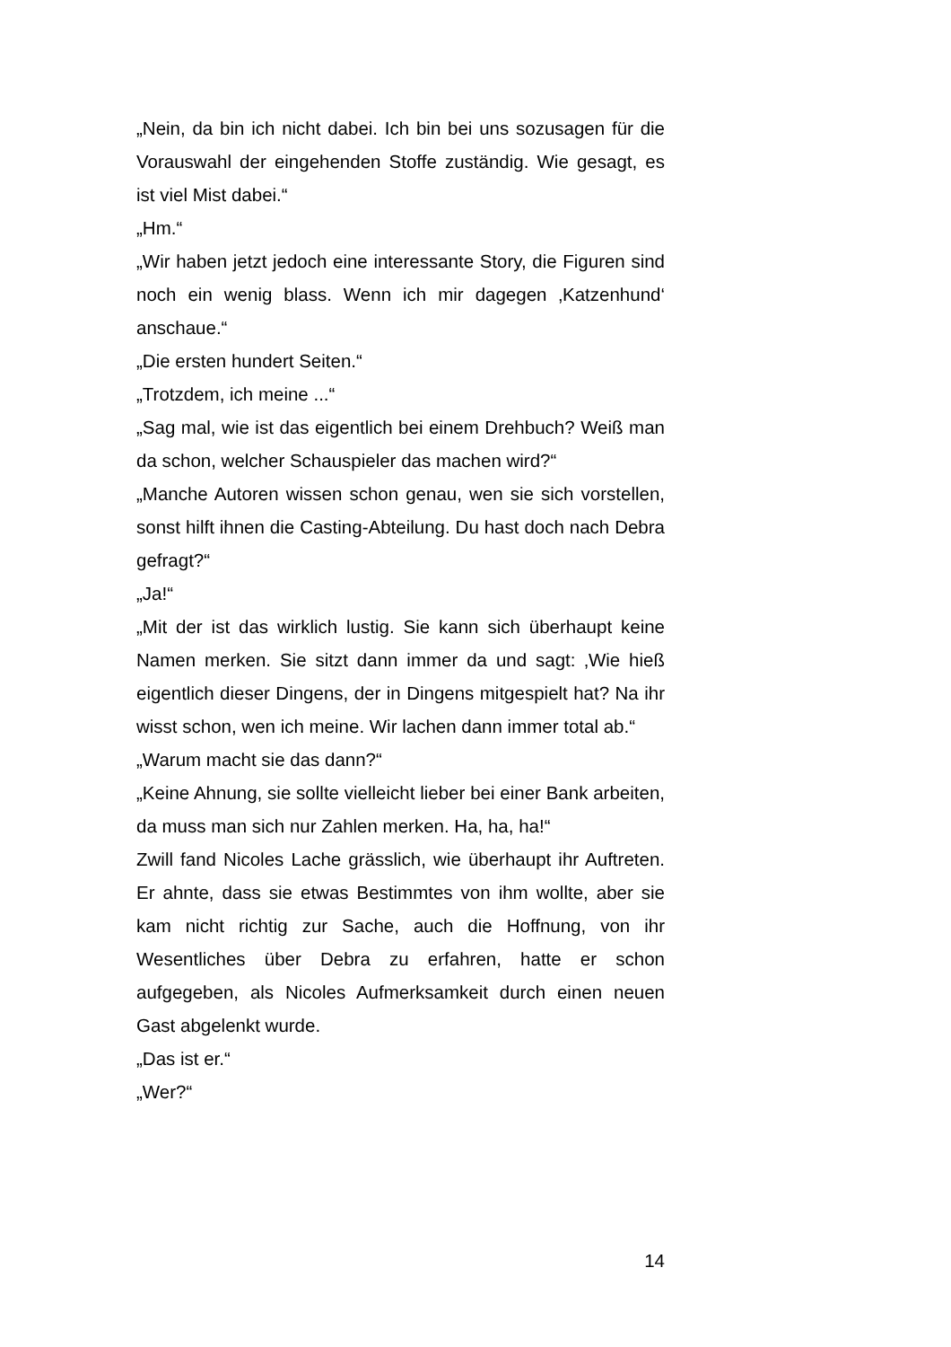„Nein, da bin ich nicht dabei. Ich bin bei uns sozusagen für die Vorauswahl der eingehenden Stoffe zuständig. Wie gesagt, es ist viel Mist dabei.“
„Hm.“
„Wir haben jetzt jedoch eine interessante Story, die Figuren sind noch ein wenig blass. Wenn ich mir dagegen ‚Katzenhund‘ anschaue.“
„Die ersten hundert Seiten.“
„Trotzdem, ich meine ...“
„Sag mal, wie ist das eigentlich bei einem Drehbuch? Weiß man da schon, welcher Schauspieler das machen wird?“
„Manche Autoren wissen schon genau, wen sie sich vorstellen, sonst hilft ihnen die Casting-Abteilung. Du hast doch nach Debra gefragt?“
„Ja!“
„Mit der ist das wirklich lustig. Sie kann sich überhaupt keine Namen merken. Sie sitzt dann immer da und sagt: ‚Wie hieß eigentlich dieser Dingens, der in Dingens mitgespielt hat? Na ihr wisst schon, wen ich meine. Wir lachen dann immer total ab.“
„Warum macht sie das dann?“
„Keine Ahnung, sie sollte vielleicht lieber bei einer Bank arbeiten, da muss man sich nur Zahlen merken. Ha, ha, ha!“
Zwill fand Nicoles Lache grässlich, wie überhaupt ihr Auftreten. Er ahnte, dass sie etwas Bestimmtes von ihm wollte, aber sie kam nicht richtig zur Sache, auch die Hoffnung, von ihr Wesentliches über Debra zu erfahren, hatte er schon aufgegeben, als Nicoles Aufmerksamkeit durch einen neuen Gast abgelenkt wurde.
„Das ist er.“
„Wer?“
14